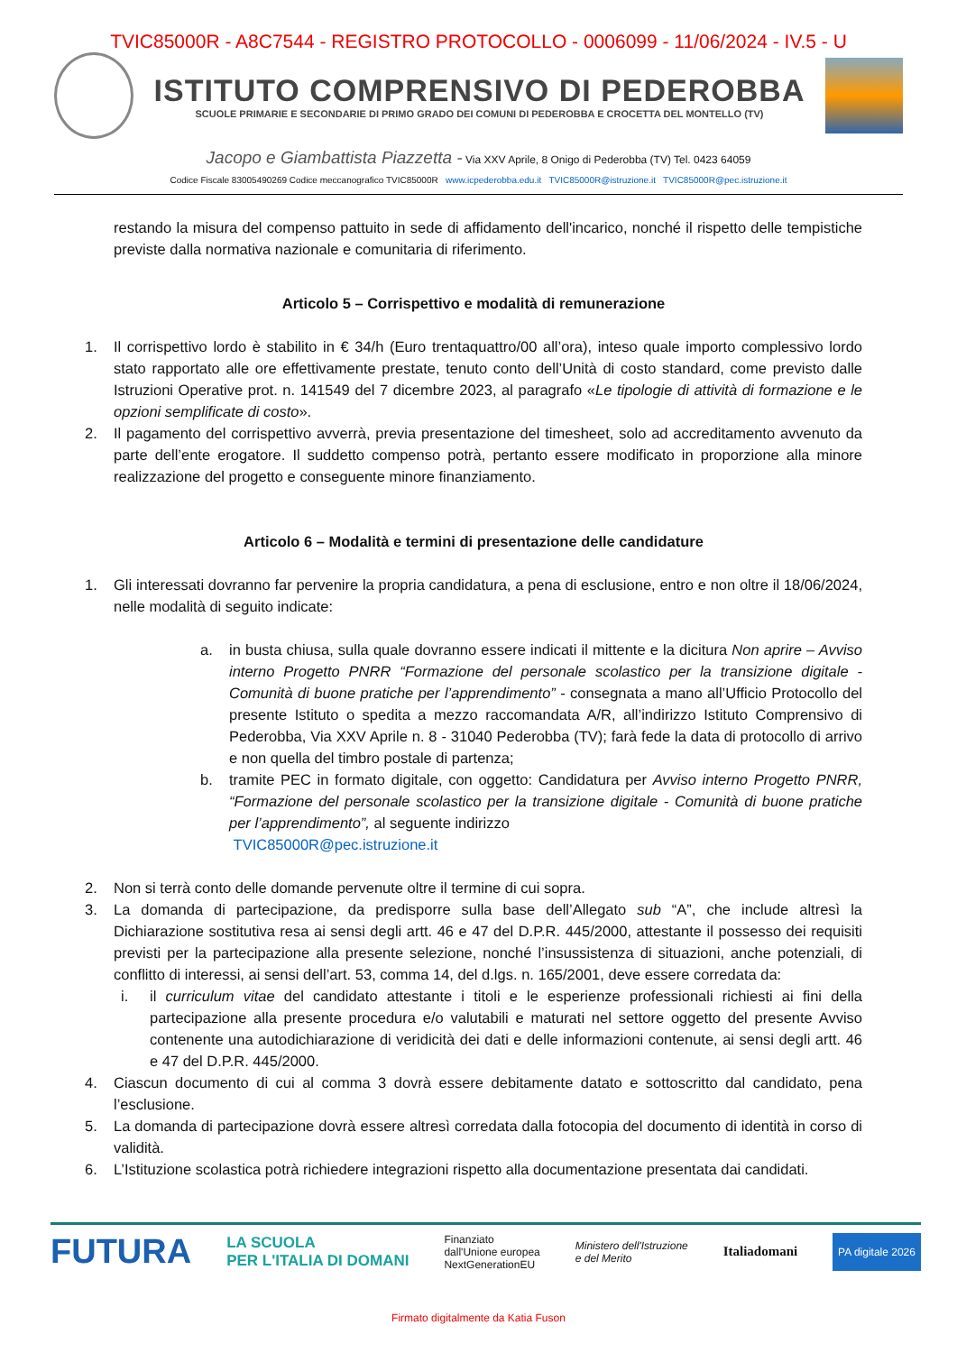TVIC85000R - A8C7544 - REGISTRO PROTOCOLLO - 0006099 - 11/06/2024 - IV.5 - U
ISTITUTO COMPRENSIVO DI PEDEROBBA
SCUOLE PRIMARIE E SECONDARIE DI PRIMO GRADO DEI COMUNI DI PEDEROBBA E CROCETTA DEL MONTELLO (TV)
Jacopo e Giambattista Piazzetta - Via XXV Aprile, 8 Onigo di Pederobba (TV) Tel. 0423 64059
Codice Fiscale 83005490269 Codice meccanografico TVIC85000R www.icpederobba.edu.it TVIC85000R@istruzione.it TVIC85000R@pec.istruzione.it
restando la misura del compenso pattuito in sede di affidamento dell'incarico, nonché il rispetto delle tempistiche previste dalla normativa nazionale e comunitaria di riferimento.
Articolo 5 – Corrispettivo e modalità di remunerazione
1. Il corrispettivo lordo è stabilito in € 34/h (Euro trentaquattro/00 all’ora), inteso quale importo complessivo lordo stato rapportato alle ore effettivamente prestate, tenuto conto dell’Unità di costo standard, come previsto dalle Istruzioni Operative prot. n. 141549 del 7 dicembre 2023, al paragrafo «Le tipologie di attività di formazione e le opzioni semplificate di costo».
2. Il pagamento del corrispettivo avverrà, previa presentazione del timesheet, solo ad accreditamento avvenuto da parte dell’ente erogatore. Il suddetto compenso potrà, pertanto essere modificato in proporzione alla minore realizzazione del progetto e conseguente minore finanziamento.
Articolo 6 – Modalità e termini di presentazione delle candidature
1. Gli interessati dovranno far pervenire la propria candidatura, a pena di esclusione, entro e non oltre il 18/06/2024, nelle modalità di seguito indicate:
a. in busta chiusa, sulla quale dovranno essere indicati il mittente e la dicitura Non aprire – Avviso interno Progetto PNRR “Formazione del personale scolastico per la transizione digitale - Comunità di buone pratiche per l’apprendimento” - consegnata a mano all’Ufficio Protocollo del presente Istituto o spedita a mezzo raccomandata A/R, all’indirizzo Istituto Comprensivo di Pederobba, Via XXV Aprile n. 8 - 31040 Pederobba (TV); farà fede la data di protocollo di arrivo e non quella del timbro postale di partenza;
b. tramite PEC in formato digitale, con oggetto: Candidatura per Avviso interno Progetto PNRR, “Formazione del personale scolastico per la transizione digitale - Comunità di buone pratiche per l’apprendimento”, al seguente indirizzo
TVIC85000R@pec.istruzione.it
2. Non si terrà conto delle domande pervenute oltre il termine di cui sopra.
3. La domanda di partecipazione, da predisporre sulla base dell’Allegato sub “A”, che include altresì la Dichiarazione sostitutiva resa ai sensi degli artt. 46 e 47 del D.P.R. 445/2000, attestante il possesso dei requisiti previsti per la partecipazione alla presente selezione, nonché l’insussistenza di situazioni, anche potenziali, di conflitto di interessi, ai sensi dell’art. 53, comma 14, del d.lgs. n. 165/2001, deve essere corredata da:
i. il curriculum vitae del candidato attestante i titoli e le esperienze professionali richiesti ai fini della partecipazione alla presente procedura e/o valutabili e maturati nel settore oggetto del presente Avviso contenente una autodichiarazione di veridicità dei dati e delle informazioni contenute, ai sensi degli artt. 46 e 47 del D.P.R. 445/2000.
4. Ciascun documento di cui al comma 3 dovrà essere debitamente datato e sottoscritto dal candidato, pena l’esclusione.
5. La domanda di partecipazione dovrà essere altresì corredata dalla fotocopia del documento di identità in corso di validità.
6. L’Istituzione scolastica potrà richiedere integrazioni rispetto alla documentazione presentata dai candidati.
FUTURA LA SCUOLA
PER L'ITALIA DI DOMANI Finanziato
dall'Unione europea
NextGenerationEU Ministero dell'Istruzione
e del Merito Italiadomani PA digitale 2026
Firmato digitalmente da Katia Fuson